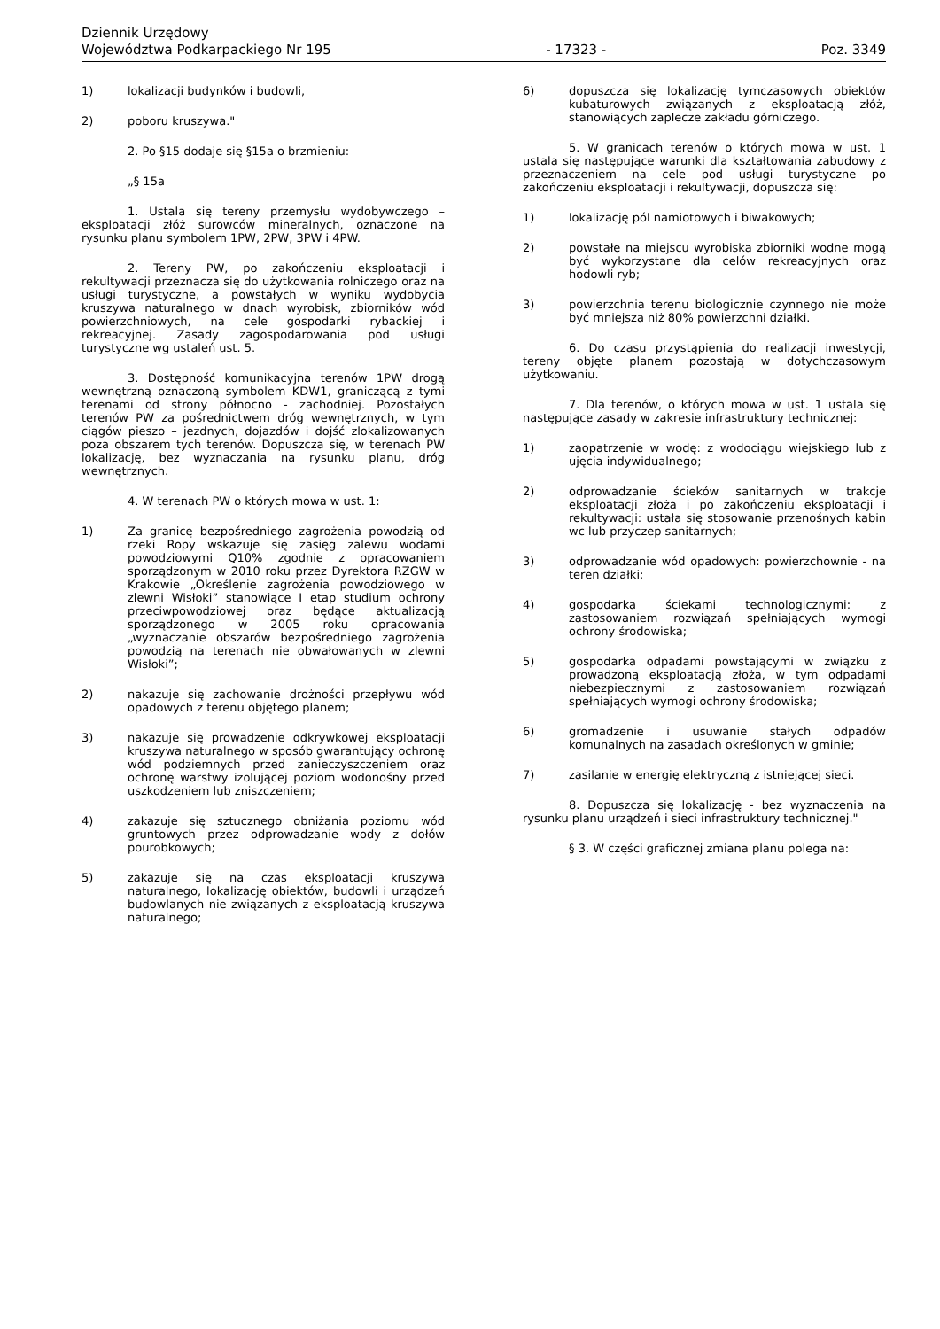Dziennik Urzędowy
Województwa Podkarpackiego Nr 195 - 17323 - Poz. 3349
1) lokalizacji budynków i budowli,
2) poboru kruszywa."
2. Po §15 dodaje się §15a o brzmieniu:
„§ 15a
1. Ustala się tereny przemysłu wydobywczego – eksploatacji złóż surowców mineralnych, oznaczone na rysunku planu symbolem 1PW, 2PW, 3PW i 4PW.
2. Tereny PW, po zakończeniu eksploatacji i rekultywacji przeznacza się do użytkowania rolniczego oraz na usługi turystyczne, a powstałych w wyniku wydobycia kruszywa naturalnego w dnach wyrobisk, zbiorników wód powierzchniowych, na cele gospodarki rybackiej i rekreacyjnej. Zasady zagospodarowania pod usługi turystyczne wg ustaleń ust. 5.
3. Dostępność komunikacyjna terenów 1PW drogą wewnętrzną oznaczoną symbolem KDW1, graniczącą z tymi terenami od strony północno - zachodniej. Pozostałych terenów PW za pośrednictwem dróg wewnętrznych, w tym ciągów pieszo – jezdnych, dojazdów i dojść zlokalizowanych poza obszarem tych terenów. Dopuszcza się, w terenach PW lokalizację, bez wyznaczania na rysunku planu, dróg wewnętrznych.
4. W terenach PW o których mowa w ust. 1:
1) Za granicę bezpośredniego zagrożenia powodzią od rzeki Ropy wskazuje się zasięg zalewu wodami powodziowymi Q10% zgodnie z opracowaniem sporządzonym w 2010 roku przez Dyrektora RZGW w Krakowie „Określenie zagrożenia powodziowego w zlewni Wisłoki” stanowiące I etap studium ochrony przeciwpowodziowej oraz będące aktualizacją sporządzonego w 2005 roku opracowania „wyznaczanie obszarów bezpośredniego zagrożenia powodzią na terenach nie obwałowanych w zlewni Wisłoki”;
2) nakazuje się zachowanie drożności przepływu wód opadowych z terenu objętego planem;
3) nakazuje się prowadzenie odkrywkowej eksploatacji kruszywa naturalnego w sposób gwarantujący ochronę wód podziemnych przed zanieczyszczeniem oraz ochronę warstwy izolującej poziom wodonośny przed uszkodzeniem lub zniszczeniem;
4) zakazuje się sztucznego obniżania poziomu wód gruntowych przez odprowadzanie wody z dołów pourobkowych;
5) zakazuje się na czas eksploatacji kruszywa naturalnego, lokalizację obiektów, budowli i urządzeń budowlanych nie związanych z eksploatacją kruszywa naturalnego;
6) dopuszcza się lokalizację tymczasowych obiektów kubaturowych związanych z eksploatacją złóż, stanowiących zaplecze zakładu górniczego.
5. W granicach terenów o których mowa w ust. 1 ustala się następujące warunki dla kształtowania zabudowy z przeznaczeniem na cele pod usługi turystyczne po zakończeniu eksploatacji i rekultywacji, dopuszcza się:
1) lokalizację pól namiotowych i biwakowych;
2) powstałe na miejscu wyrobiska zbiorniki wodne mogą być wykorzystane dla celów rekreacyjnych oraz hodowli ryb;
3) powierzchnia terenu biologicznie czynnego nie może być mniejsza niż 80% powierzchni działki.
6. Do czasu przystąpienia do realizacji inwestycji, tereny objęte planem pozostają w dotychczasowym użytkowaniu.
7. Dla terenów, o których mowa w ust. 1 ustala się następujące zasady w zakresie infrastruktury technicznej:
1) zaopatrzenie w wodę: z wodociągu wiejskiego lub z ujęcia indywidualnego;
2) odprowadzanie ścieków sanitarnych w trakcje eksploatacji złoża i po zakończeniu eksploatacji i rekultywacji: ustała się stosowanie przenośnych kabin wc lub przyczep sanitarnych;
3) odprowadzanie wód opadowych: powierzchownie - na teren działki;
4) gospodarka ściekami technologicznymi: z zastosowaniem rozwiązań spełniających wymogi ochrony środowiska;
5) gospodarka odpadami powstającymi w związku z prowadzoną eksploatacją złoża, w tym odpadami niebezpiecznymi z zastosowaniem rozwiązań spełniających wymogi ochrony środowiska;
6) gromadzenie i usuwanie stałych odpadów komunalnych na zasadach określonych w gminie;
7) zasilanie w energię elektryczną z istniejącej sieci.
8. Dopuszcza się lokalizację - bez wyznaczenia na rysunku planu urządzeń i sieci infrastruktury technicznej."
§ 3. W części graficznej zmiana planu polega na: